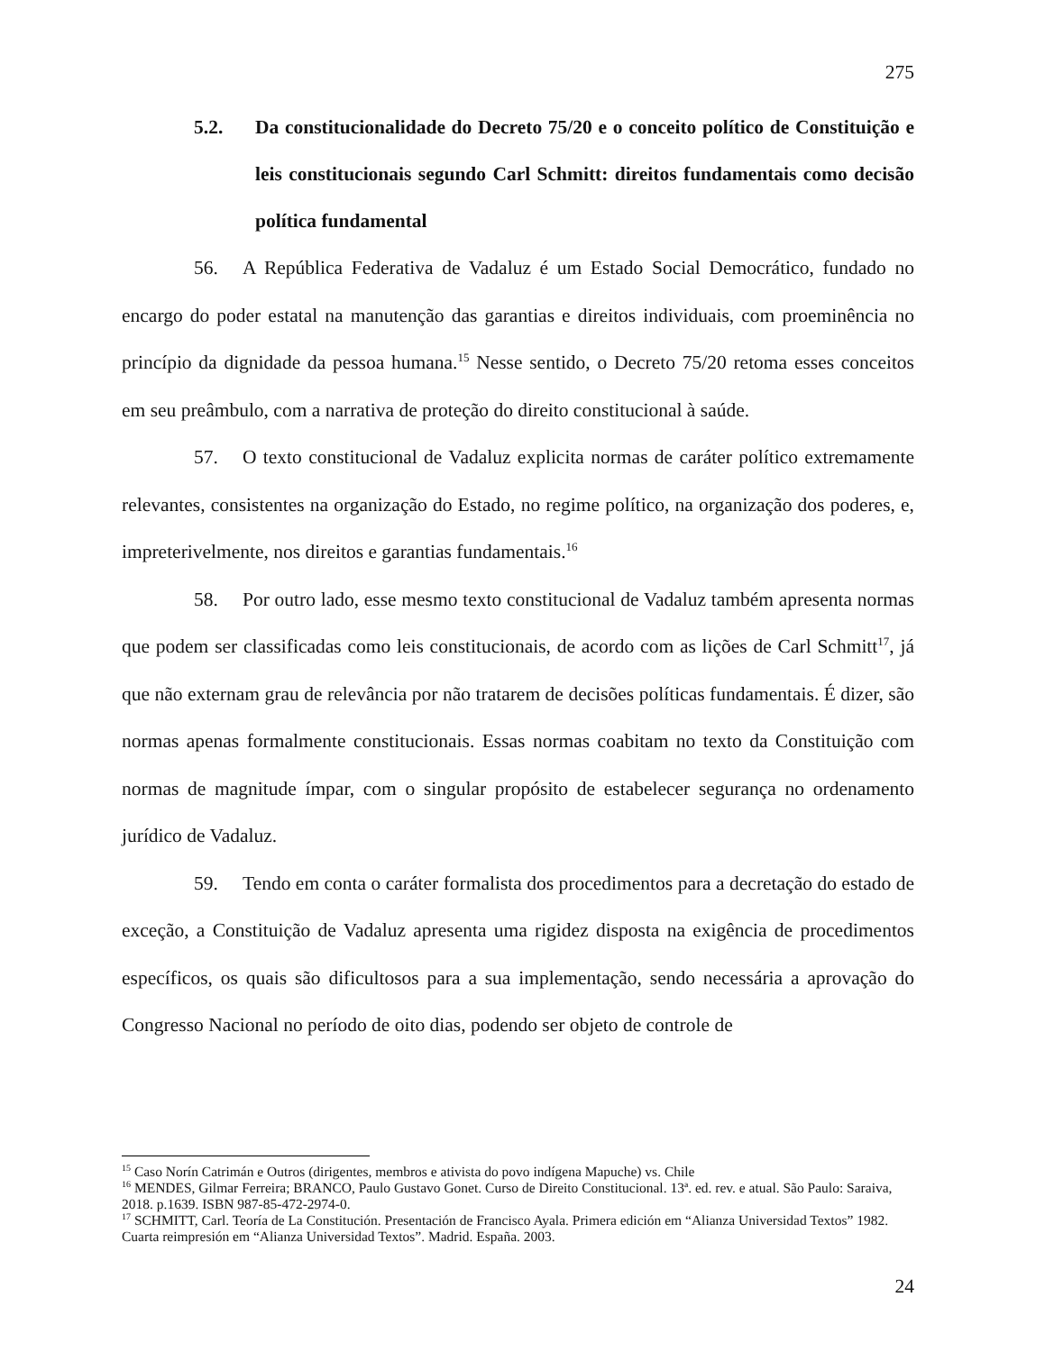275
5.2. Da constitucionalidade do Decreto 75/20 e o conceito político de Constituição e leis constitucionais segundo Carl Schmitt: direitos fundamentais como decisão política fundamental
56. A República Federativa de Vadaluz é um Estado Social Democrático, fundado no encargo do poder estatal na manutenção das garantias e direitos individuais, com proeminência no princípio da dignidade da pessoa humana.<sup>15</sup> Nesse sentido, o Decreto 75/20 retoma esses conceitos em seu preâmbulo, com a narrativa de proteção do direito constitucional à saúde.
57. O texto constitucional de Vadaluz explicita normas de caráter político extremamente relevantes, consistentes na organização do Estado, no regime político, na organização dos poderes, e, impreterivelmente, nos direitos e garantias fundamentais.<sup>16</sup>
58. Por outro lado, esse mesmo texto constitucional de Vadaluz também apresenta normas que podem ser classificadas como leis constitucionais, de acordo com as lições de Carl Schmitt<sup>17</sup>, já que não externam grau de relevância por não tratarem de decisões políticas fundamentais. É dizer, são normas apenas formalmente constitucionais. Essas normas coabitam no texto da Constituição com normas de magnitude ímpar, com o singular propósito de estabelecer segurança no ordenamento jurídico de Vadaluz.
59. Tendo em conta o caráter formalista dos procedimentos para a decretação do estado de exceção, a Constituição de Vadaluz apresenta uma rigidez disposta na exigência de procedimentos específicos, os quais são dificultosos para a sua implementação, sendo necessária a aprovação do Congresso Nacional no período de oito dias, podendo ser objeto de controle de
<sup>15</sup> Caso Norín Catrimán e Outros (dirigentes, membros e ativista do povo indígena Mapuche) vs. Chile
<sup>16</sup> MENDES, Gilmar Ferreira; BRANCO, Paulo Gustavo Gonet. Curso de Direito Constitucional. 13ª. ed. rev. e atual. São Paulo: Saraiva, 2018. p.1639. ISBN 987-85-472-2974-0.
<sup>17</sup> SCHMITT, Carl. Teoría de La Constitución. Presentación de Francisco Ayala. Primera edición em “Alianza Universidad Textos” 1982. Cuarta reimpresión em “Alianza Universidad Textos”. Madrid. España. 2003.
24